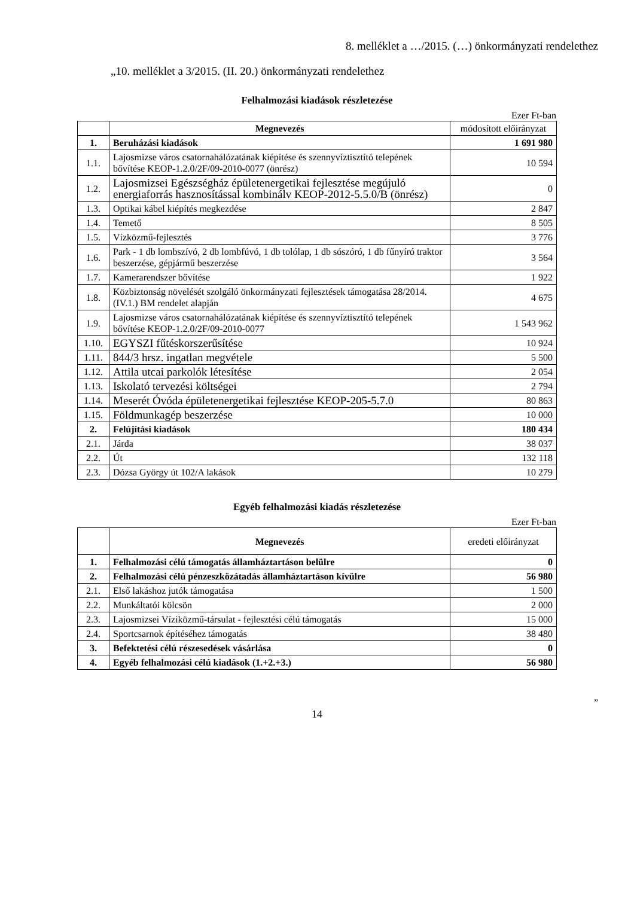8. melléklet a …/2015. (…) önkormányzati rendelethez
„10. melléklet a 3/2015. (II. 20.) önkormányzati rendelethez
Felhalmozási kiadások részletezése
Ezer Ft-ban
| | Megnevezés | módosított előirányzat |
| --- | --- | --- |
| 1. | Beruházási kiadások | 1 691 980 |
| 1.1. | Lajosmizse város csatornahálózatának kiépítése és szennyvíztisztító telepének bővítése KEOP-1.2.0/2F/09-2010-0077 (önrész) | 10 594 |
| 1.2. | Lajosmizsei Egészségház épületenergetikai fejlesztése megújuló energiaforrás hasznosítással kombinálv KEOP-2012-5.5.0/B (önrész) | 0 |
| 1.3. | Optikai kábel kiépítés megkezdése | 2 847 |
| 1.4. | Temető | 8 505 |
| 1.5. | Vízközmű-fejlesztés | 3 776 |
| 1.6. | Park - 1 db lombszívó, 2 db lombfúvó, 1 db tolólap, 1 db sószóró, 1 db fűnyíró traktor beszerzése, gépjármű beszerzése | 3 564 |
| 1.7. | Kamerarendszer bővítése | 1 922 |
| 1.8. | Közbiztonság növelését szolgáló önkormányzati fejlesztések támogatása 28/2014. (IV.1.) BM rendelet alapján | 4 675 |
| 1.9. | Lajosmizse város csatornahálózatának kiépítése és szennyvíztisztító telepének bővítése KEOP-1.2.0/2F/09-2010-0077 | 1 543 962 |
| 1.10. | EGYSZI fűtéskorszerűsítése | 10 924 |
| 1.11. | 844/3 hrsz. ingatlan megvétele | 5 500 |
| 1.12. | Attila utcai parkolók létesítése | 2 054 |
| 1.13. | Iskolató tervezési költségei | 2 794 |
| 1.14. | Meserét Óvóda épületenergetikai fejlesztése KEOP-205-5.7.0 | 80 863 |
| 1.15. | Földmunkagép beszerzése | 10 000 |
| 2. | Felújítási kiadások | 180 434 |
| 2.1. | Járda | 38 037 |
| 2.2. | Út | 132 118 |
| 2.3. | Dózsa György út 102/A lakások | 10 279 |
Egyéb felhalmozási kiadás részletezése
Ezer Ft-ban
| | Megnevezés | eredeti előirányzat |
| --- | --- | --- |
| 1. | Felhalmozási célú támogatás államháztartáson belülre | 0 |
| 2. | Felhalmozási célú pénzeszközátadás államháztartáson kívülre | 56 980 |
| 2.1. | Első lakáshoz jutók támogatása | 1 500 |
| 2.2. | Munkáltatói kölcsön | 2 000 |
| 2.3. | Lajosmizsei Víziközmű-társulat - fejlesztési célú támogatás | 15 000 |
| 2.4. | Sportcsarnok építéséhez támogatás | 38 480 |
| 3. | Befektetési célú részesedések vásárlása | 0 |
| 4. | Egyéb felhalmozási célú kiadások (1.+2.+3.) | 56 980 |
”
14